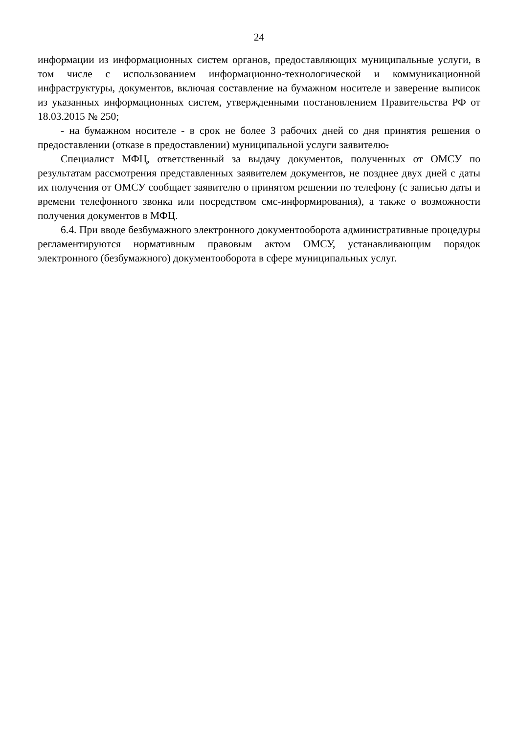24
информации из информационных систем органов, предоставляющих муниципальные услуги, в том числе с использованием информационно-технологической и коммуникационной инфраструктуры, документов, включая составление на бумажном носителе и заверение выписок из указанных информационных систем, утвержденными постановлением Правительства РФ от 18.03.2015 № 250;
- на бумажном носителе - в срок не более 3 рабочих дней со дня принятия решения о предоставлении (отказе в предоставлении) муниципальной услуги заявителю.
Специалист МФЦ, ответственный за выдачу документов, полученных от ОМСУ по результатам рассмотрения представленных заявителем документов, не позднее двух дней с даты их получения от ОМСУ сообщает заявителю о принятом решении по телефону (с записью даты и времени телефонного звонка или посредством смс-информирования), а также о возможности получения документов в МФЦ.
6.4. При вводе безбумажного электронного документооборота административные процедуры регламентируются нормативным правовым актом ОМСУ, устанавливающим порядок электронного (безбумажного) документооборота в сфере муниципальных услуг.